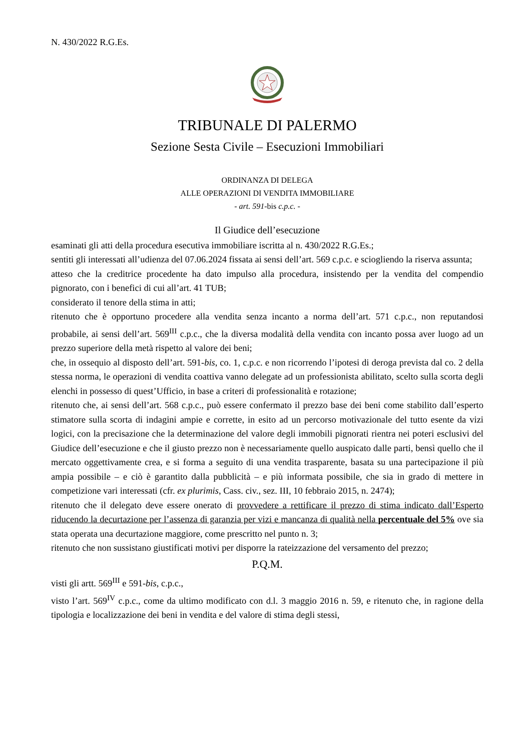N. 430/2022 R.G.Es.
TRIBUNALE DI PALERMO
Sezione Sesta Civile – Esecuzioni Immobiliari
ORDINANZA DI DELEGA
ALLE OPERAZIONI DI VENDITA IMMOBILIARE
- art. 591-bis c.p.c. -
Il Giudice dell’esecuzione
esaminati gli atti della procedura esecutiva immobiliare iscritta al n. 430/2022 R.G.Es.;
sentiti gli interessati all’udienza del 07.06.2024 fissata ai sensi dell’art. 569 c.p.c. e sciogliendo la riserva assunta;
atteso che la creditrice procedente ha dato impulso alla procedura, insistendo per la vendita del compendio pignorato, con i benefici di cui all’art. 41 TUB;
considerato il tenore della stima in atti;
ritenuto che è opportuno procedere alla vendita senza incanto a norma dell’art. 571 c.p.c., non reputandosi probabile, ai sensi dell’art. 569<sup>III</sup> c.p.c., che la diversa modalità della vendita con incanto possa aver luogo ad un prezzo superiore della metà rispetto al valore dei beni;
che, in ossequio al disposto dell’art. 591-bis, co. 1, c.p.c. e non ricorrendo l’ipotesi di deroga prevista dal co. 2 della stessa norma, le operazioni di vendita coattiva vanno delegate ad un professionista abilitato, scelto sulla scorta degli elenchi in possesso di quest’Ufficio, in base a criteri di professionalità e rotazione;
ritenuto che, ai sensi dell’art. 568 c.p.c., può essere confermato il prezzo base dei beni come stabilito dall’esperto stimatore sulla scorta di indagini ampie e corrette, in esito ad un percorso motivazionale del tutto esente da vizi logici, con la precisazione che la determinazione del valore degli immobili pignorati rientra nei poteri esclusivi del Giudice dell’esecuzione e che il giusto prezzo non è necessariamente quello auspicato dalle parti, bensì quello che il mercato oggettivamente crea, e si forma a seguito di una vendita trasparente, basata su una partecipazione il più ampia possibile – e ciò è garantito dalla pubblicità – e più informata possibile, che sia in grado di mettere in competizione vari interessati (cfr. ex plurimis, Cass. civ., sez. III, 10 febbraio 2015, n. 2474);
ritenuto che il delegato deve essere onerato di provvedere a rettificare il prezzo di stima indicato dall’Esperto riducendo la decurtazione per l’assenza di garanzia per vizi e mancanza di qualità nella percentuale del 5% ove sia stata operata una decurtazione maggiore, come prescritto nel punto n. 3;
ritenuto che non sussistano giustificati motivi per disporre la rateizzazione del versamento del prezzo;
P.Q.M.
visti gli artt. 569<sup>III</sup> e 591-bis, c.p.c.,
visto l’art. 569<sup>IV</sup> c.p.c., come da ultimo modificato con d.l. 3 maggio 2016 n. 59, e ritenuto che, in ragione della tipologia e localizzazione dei beni in vendita e del valore di stima degli stessi,